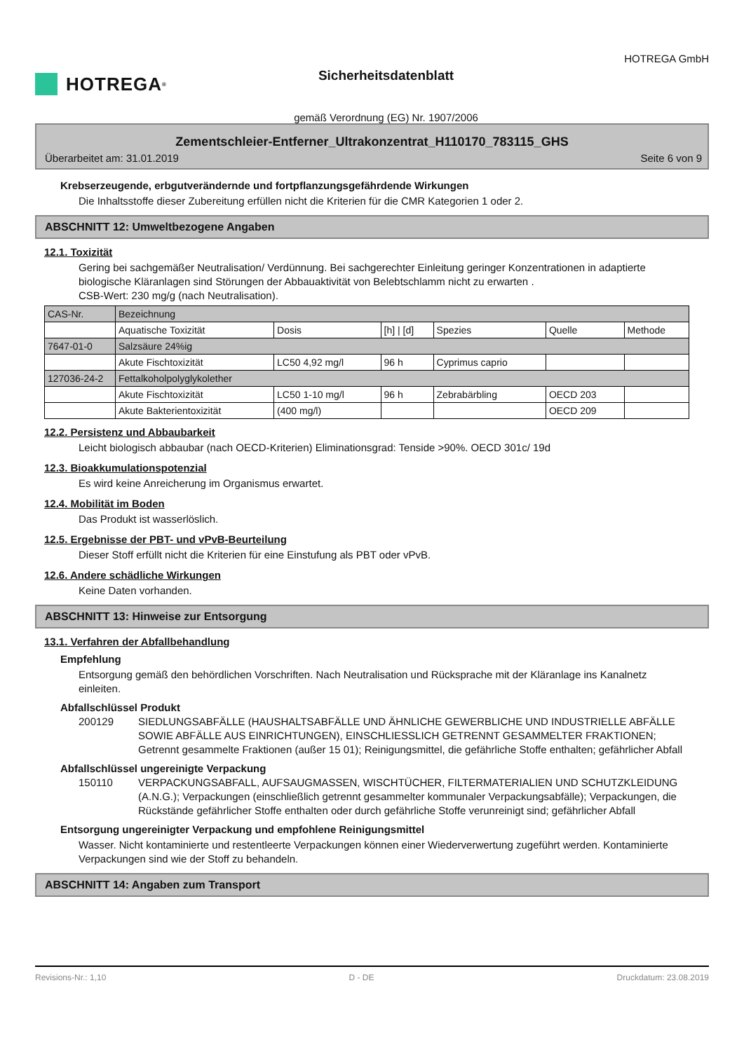HOTREGA<sup>®</sup>
Sicherheitsdatenblatt
gemäß Verordnung (EG) Nr. 1907/2006
HOTREGA GmbH
Zementschleier-Entferner_Ultrakonzentrat_H110170_783115_GHS
Überarbeitet am: 31.01.2019 Seite 6 von 9
Krebserzeugende, erbgutverändernde und fortpflanzungsgefährdende Wirkungen
Die Inhaltsstoffe dieser Zubereitung erfüllen nicht die Kriterien für die CMR Kategorien 1 oder 2.
ABSCHNITT 12: Umweltbezogene Angaben
12.1. Toxizität
Gering bei sachgemäßer Neutralisation/ Verdünnung. Bei sachgerechter Einleitung geringer Konzentrationen in adaptierte biologische Kläranlagen sind Störungen der Abbauaktivität von Belebtschlamm nicht zu erwarten .
CSB-Wert: 230 mg/g (nach Neutralisation).
| CAS-Nr. | Bezeichnung | | | | | |
| | Aquatische Toxizität | Dosis | [h] / [d] | Spezies | Quelle | Methode |
| 7647-01-0 | Salzsäure 24%ig | | | | | |
| | Akute Fischtoxizität | LC50 4,92 mg/l | 96 h | Cyprimus caprio | | |
| 127036-24-2 | Fettalkoholpolyglykolether | | | | | |
| | Akute Fischtoxizität | LC50 1-10 mg/l | 96 h | Zebrabärbling | OECD 203 | |
| | Akute Bakterientoxizität | (400 mg/l) | | | OECD 209 | |
12.2. Persistenz und Abbaubarkeit
Leicht biologisch abbaubar (nach OECD-Kriterien) Eliminationsgrad: Tenside >90%. OECD 301c/ 19d
12.3. Bioakkumulationspotenzial
Es wird keine Anreicherung im Organismus erwartet.
12.4. Mobilität im Boden
Das Produkt ist wasserlöslich.
12.5. Ergebnisse der PBT- und vPvB-Beurteilung
Dieser Stoff erfüllt nicht die Kriterien für eine Einstufung als PBT oder vPvB.
12.6. Andere schädliche Wirkungen
Keine Daten vorhanden.
ABSCHNITT 13: Hinweise zur Entsorgung
13.1. Verfahren der Abfallbehandlung
Empfehlung
Entsorgung gemäß den behördlichen Vorschriften. Nach Neutralisation und Rücksprache mit der Kläranlage ins Kanalnetz einleiten.
Abfallschlüssel Produkt
200129 SIEDLUNGSABFÄLLE (HAUSHALTSABFÄLLE UND ÄHNLICHE GEWERBLICHE UND INDUSTRIELLE ABFÄLLE SOWIE ABFÄLLE AUS EINRICHTUNGEN), EINSCHLIESSLICH GETRENNT GESAMMELTER FRAKTIONEN; Getrennt gesammelte Fraktionen (außer 15 01); Reinigungsmittel, die gefährliche Stoffe enthalten; gefährlicher Abfall
Abfallschlüssel ungereinigte Verpackung
150110 VERPACKUNGSABFALL, AUFSAUGMASSEN, WISCHTÜCHER, FILTERMATERIALIEN UND SCHUTZKLEIDUNG (A.N.G.); Verpackungen (einschließlich getrennt gesammelter kommunaler Verpackungsabfälle); Verpackungen, die Rückstände gefährlicher Stoffe enthalten oder durch gefährliche Stoffe verunreinigt sind; gefährlicher Abfall
Entsorgung ungereinigter Verpackung und empfohlene Reinigungsmittel
Wasser. Nicht kontaminierte und restentleerte Verpackungen können einer Wiederverwertung zugeführt werden. Kontaminierte Verpackungen sind wie der Stoff zu behandeln.
ABSCHNITT 14: Angaben zum Transport
Revisions-Nr.: 1,10 D - DE Druckdatum: 23.08.2019